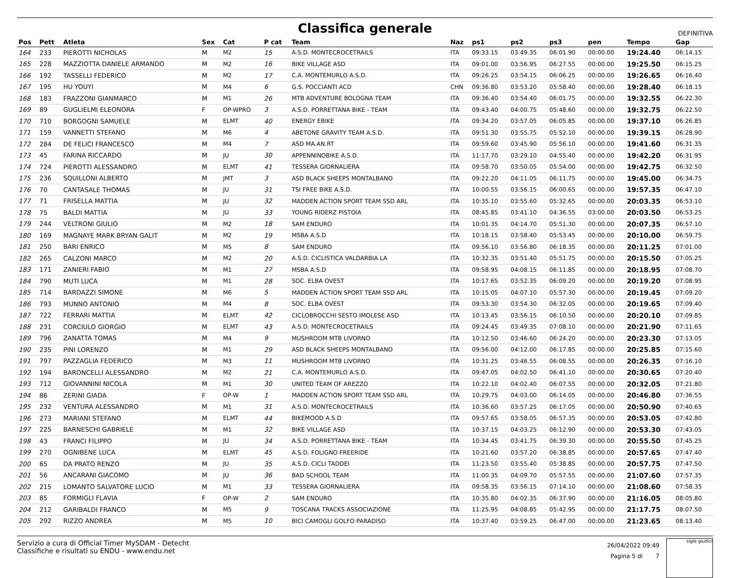Classifica generale
DEFINITIVA
| Pos | Pett | Atleta | Sex | Cat | P cat | Team | Naz | ps1 | ps2 | ps3 | pen | Tempo | Gap |
| --- | --- | --- | --- | --- | --- | --- | --- | --- | --- | --- | --- | --- | --- |
| 164 | 233 | PIEROTTI NICHOLAS | M | M2 | 15 | A.S.D. MONTECROCETRAILS | ITA | 09:33.15 | 03:49.35 | 06:01.90 | 00:00.00 | 19:24.40 | 06:14.15 |
| 165 | 228 | MAZZIOTTA DANIELE ARMANDO | M | M2 | 16 | BIKE VILLAGE ASD | ITA | 09:01.00 | 03:56.95 | 06:27.55 | 00:00.00 | 19:25.50 | 06:15.25 |
| 166 | 192 | TASSELLI FEDERICO | M | M2 | 17 | C.A. MONTEMURLO A.S.D. | ITA | 09:26.25 | 03:54.15 | 06:06.25 | 00:00.00 | 19:26.65 | 06:16.40 |
| 167 | 195 | HU YOUYI | M | M4 | 6 | G.S. POCCIANTI ACD | CHN | 09:36.80 | 03:53.20 | 05:58.40 | 00:00.00 | 19:28.40 | 06:18.15 |
| 168 | 183 | FRAZZONI GIANMARCO | M | M1 | 26 | MTB ADVENTURE BOLOGNA TEAM | ITA | 09:36.40 | 03:54.40 | 06:01.75 | 00:00.00 | 19:32.55 | 06:22.30 |
| 169 | 89 | GUGLIELMI ELEONORA | F | OP-WPRO | 3 | A.S.D. PORRETTANA BIKE - TEAM | ITA | 09:43.40 | 04:00.75 | 05:48.60 | 00:00.00 | 19:32.75 | 06:22.50 |
| 170 | 710 | BORGOGNI SAMUELE | M | ELMT | 40 | ENERGY EBIKE | ITA | 09:34.20 | 03:57.05 | 06:05.85 | 00:00.00 | 19:37.10 | 06:26.85 |
| 171 | 159 | VANNETTI STEFANO | M | M6 | 4 | ABETONE GRAVITY TEAM A.S.D. | ITA | 09:51.30 | 03:55.75 | 05:52.10 | 00:00.00 | 19:39.15 | 06:28.90 |
| 172 | 284 | DE FELICI FRANCESCO | M | M4 | 7 | ASD MA.AN.RT | ITA | 09:59.60 | 03:45.90 | 05:56.10 | 00:00.00 | 19:41.60 | 06:31.35 |
| 173 | 45 | FARINA RICCARDO | M | JU | 30 | APPENNINOBIKE A.S.D. | ITA | 11:17.70 | 03:29.10 | 04:55.40 | 00:00.00 | 19:42.20 | 06:31.95 |
| 174 | 724 | PIEROTTI ALESSANDRO | M | ELMT | 41 | TESSERA GIORNALIERA | ITA | 09:58.70 | 03:50.05 | 05:54.00 | 00:00.00 | 19:42.75 | 06:32.50 |
| 175 | 236 | SQUILLONI ALBERTO | M | JMT | 3 | ASD BLACK SHEEPS MONTALBANO | ITA | 09:22.20 | 04:11.05 | 06:11.75 | 00:00.00 | 19:45.00 | 06:34.75 |
| 176 | 70 | CANTASALE THOMAS | M | JU | 31 | TSI FREE BIKE A.S.D. | ITA | 10:00.55 | 03:56.15 | 06:00.65 | 00:00.00 | 19:57.35 | 06:47.10 |
| 177 | 71 | FRISELLA MATTIA | M | JU | 32 | MADDEN ACTION SPORT TEAM SSD ARL | ITA | 10:35.10 | 03:55.60 | 05:32.65 | 00:00.00 | 20:03.35 | 06:53.10 |
| 178 | 75 | BALDI MATTIA | M | JU | 33 | YOUNG RIDERZ PISTOIA | ITA | 08:45.85 | 03:41.10 | 04:36.55 | 03:00.00 | 20:03.50 | 06:53.25 |
| 179 | 244 | VELTRONI GIULIO | M | M2 | 18 | SAM ENDURO | ITA | 10:01.35 | 04:14.70 | 05:51.30 | 00:00.00 | 20:07.35 | 06:57.10 |
| 180 | 169 | MAGNAYE MARK BRYAN GALIT | M | M2 | 19 | MSBA A.S.D | ITA | 10:18.15 | 03:58.40 | 05:53.45 | 00:00.00 | 20:10.00 | 06:59.75 |
| 181 | 250 | BARI ENRICO | M | M5 | 8 | SAM ENDURO | ITA | 09:56.10 | 03:56.80 | 06:18.35 | 00:00.00 | 20:11.25 | 07:01.00 |
| 182 | 265 | CALZONI MARCO | M | M2 | 20 | A.S.D. CICLISTICA VALDARBIA LA | ITA | 10:32.35 | 03:51.40 | 05:51.75 | 00:00.00 | 20:15.50 | 07:05.25 |
| 183 | 171 | ZANIERI FABIO | M | M1 | 27 | MSBA A.S.D | ITA | 09:58.95 | 04:08.15 | 06:11.85 | 00:00.00 | 20:18.95 | 07:08.70 |
| 184 | 790 | MUTI LUCA | M | M1 | 28 | SOC. ELBA OVEST | ITA | 10:17.65 | 03:52.35 | 06:09.20 | 00:00.00 | 20:19.20 | 07:08.95 |
| 185 | 714 | BARDAZZI SIMONE | M | M6 | 5 | MADDEN ACTION SPORT TEAM SSD ARL | ITA | 10:15.05 | 04:07.10 | 05:57.30 | 00:00.00 | 20:19.45 | 07:09.20 |
| 186 | 793 | MUNNO ANTONIO | M | M4 | 8 | SOC. ELBA OVEST | ITA | 09:53.30 | 03:54.30 | 06:32.05 | 00:00.00 | 20:19.65 | 07:09.40 |
| 187 | 722 | FERRARI MATTIA | M | ELMT | 42 | CICLOBROCCHI SESTO IMOLESE ASD | ITA | 10:13.45 | 03:56.15 | 06:10.50 | 00:00.00 | 20:20.10 | 07:09.85 |
| 188 | 231 | CORCIULO GIORGIO | M | ELMT | 43 | A.S.D. MONTECROCETRAILS | ITA | 09:24.45 | 03:49.35 | 07:08.10 | 00:00.00 | 20:21.90 | 07:11.65 |
| 189 | 796 | ZANATTA TOMAS | M | M4 | 9 | MUSHROOM MTB LIVORNO | ITA | 10:12.50 | 03:46.60 | 06:24.20 | 00:00.00 | 20:23.30 | 07:13.05 |
| 190 | 235 | PINI LORENZO | M | M1 | 29 | ASD BLACK SHEEPS MONTALBANO | ITA | 09:56.00 | 04:12.00 | 06:17.85 | 00:00.00 | 20:25.85 | 07:15.60 |
| 191 | 797 | PAZZAGLIA FEDERICO | M | M3 | 11 | MUSHROOM MTB LIVORNO | ITA | 10:31.25 | 03:46.55 | 06:08.55 | 00:00.00 | 20:26.35 | 07:16.10 |
| 192 | 194 | BARONCELLI ALESSANDRO | M | M2 | 21 | C.A. MONTEMURLO A.S.D. | ITA | 09:47.05 | 04:02.50 | 06:41.10 | 00:00.00 | 20:30.65 | 07:20.40 |
| 193 | 712 | GIOVANNINI NICOLA | M | M1 | 30 | UNITED TEAM OF AREZZO | ITA | 10:22.10 | 04:02.40 | 06:07.55 | 00:00.00 | 20:32.05 | 07:21.80 |
| 194 | 86 | ZERINI GIADA | F | OP-W | 1 | MADDEN ACTION SPORT TEAM SSD ARL | ITA | 10:29.75 | 04:03.00 | 06:14.05 | 00:00.00 | 20:46.80 | 07:36.55 |
| 195 | 232 | VENTURA ALESSANDRO | M | M1 | 31 | A.S.D. MONTECROCETRAILS | ITA | 10:36.60 | 03:57.25 | 06:17.05 | 00:00.00 | 20:50.90 | 07:40.65 |
| 196 | 273 | MARIANI STEFANO | M | ELMT | 44 | BIKEMOOD A.S.D | ITA | 09:57.65 | 03:58.05 | 06:57.35 | 00:00.00 | 20:53.05 | 07:42.80 |
| 197 | 225 | BARNESCHI GABRIELE | M | M1 | 32 | BIKE VILLAGE ASD | ITA | 10:37.15 | 04:03.25 | 06:12.90 | 00:00.00 | 20:53.30 | 07:43.05 |
| 198 | 43 | FRANCI FILIPPO | M | JU | 34 | A.S.D. PORRETTANA BIKE - TEAM | ITA | 10:34.45 | 03:41.75 | 06:39.30 | 00:00.00 | 20:55.50 | 07:45.25 |
| 199 | 270 | OGNIBENE LUCA | M | ELMT | 45 | A.S.D. FOLIGNO FREERIDE | ITA | 10:21.60 | 03:57.20 | 06:38.85 | 00:00.00 | 20:57.65 | 07:47.40 |
| 200 | 65 | DA PRATO RENZO | M | JU | 35 | A.S.D. CICLI TADDEI | ITA | 11:23.50 | 03:55.40 | 05:38.85 | 00:00.00 | 20:57.75 | 07:47.50 |
| 201 | 56 | ANCARANI GIACOMO | M | JU | 36 | BAD SCHOOL TEAM | ITA | 11:00.35 | 04:09.70 | 05:57.55 | 00:00.00 | 21:07.60 | 07:57.35 |
| 202 | 215 | LOMANTO SALVATORE LUCIO | M | M1 | 33 | TESSERA GIORNALIERA | ITA | 09:58.35 | 03:56.15 | 07:14.10 | 00:00.00 | 21:08.60 | 07:58.35 |
| 203 | 85 | FORMIGLI FLAVIA | F | OP-W | 2 | SAM ENDURO | ITA | 10:35.80 | 04:02.35 | 06:37.90 | 00:00.00 | 21:16.05 | 08:05.80 |
| 204 | 212 | GARIBALDI FRANCO | M | M5 | 9 | TOSCANA TRACKS ASSOCIAZIONE | ITA | 11:25.95 | 04:08.85 | 05:42.95 | 00:00.00 | 21:17.75 | 08:07.50 |
| 205 | 292 | RIZZO ANDREA | M | M5 | 10 | BICI CAMOGLI GOLFO PARADISO | ITA | 10:37.40 | 03:59.25 | 06:47.00 | 00:00.00 | 21:23.65 | 08:13.40 |
Servizio a cura di Official Timer MySDAM - Detecht
Classifiche e risultati su ENDU - www.endu.net
26/04/2022 09:49
Pagina 5 di 7
sigle giudici